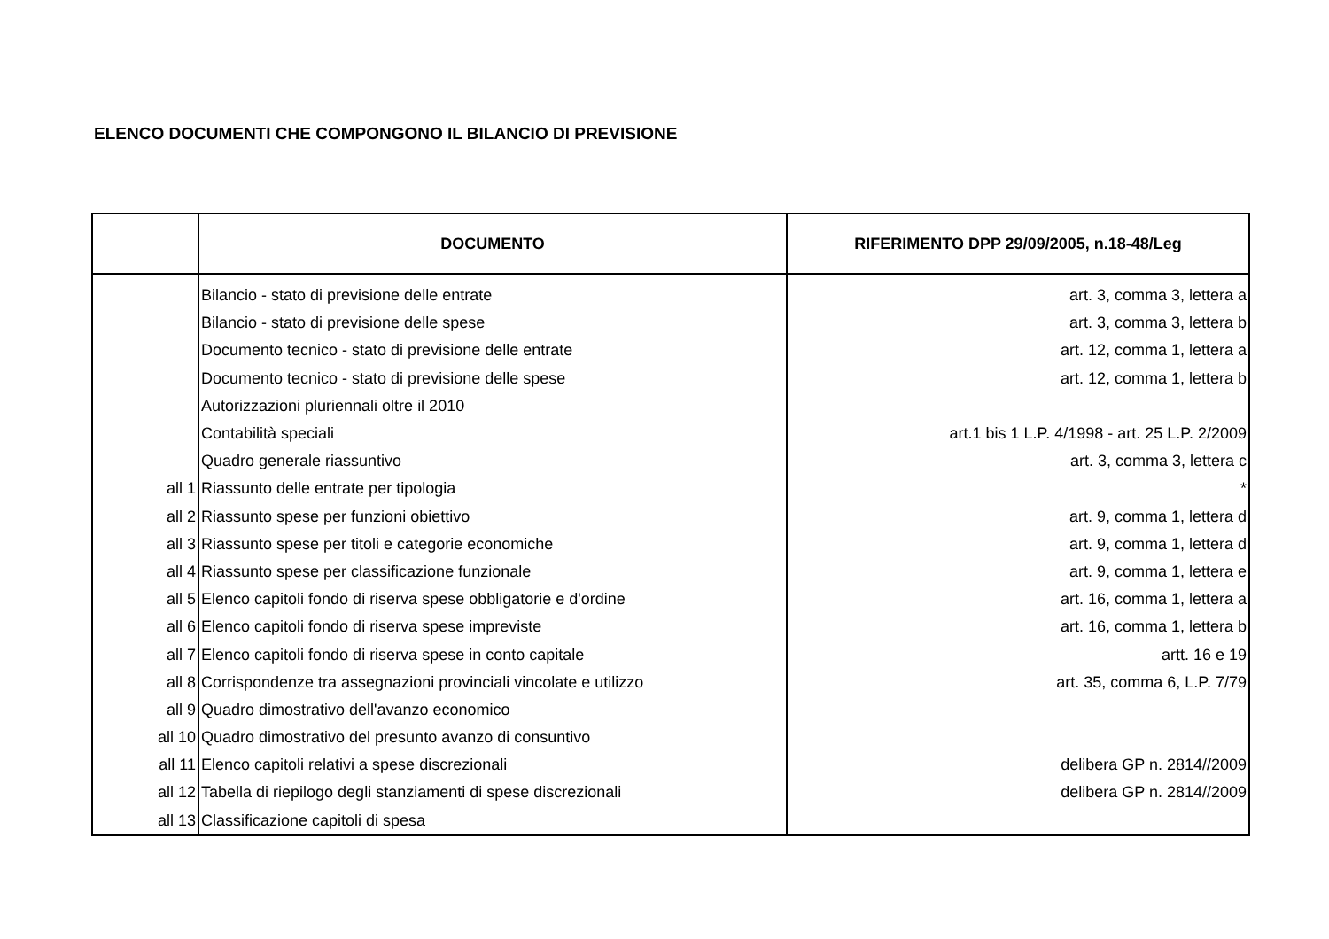ELENCO DOCUMENTI CHE COMPONGONO IL BILANCIO DI PREVISIONE
| | DOCUMENTO | RIFERIMENTO DPP 29/09/2005, n.18-48/Leg |
| --- | --- | --- |
| | Bilancio - stato di previsione delle entrate | art. 3, comma 3, lettera a |
| | Bilancio - stato di previsione delle spese | art. 3, comma 3, lettera b |
| | Documento tecnico - stato di previsione delle entrate | art. 12, comma 1, lettera a |
| | Documento tecnico - stato di previsione delle spese | art. 12, comma 1, lettera b |
| | Autorizzazioni pluriennali oltre il 2010 | |
| | Contabilità speciali | art.1 bis 1 L.P. 4/1998 - art. 25 L.P. 2/2009 |
| | Quadro generale riassuntivo | art. 3, comma 3, lettera c |
| all 1 | Riassunto delle entrate per tipologia | * |
| all 2 | Riassunto spese per funzioni obiettivo | art. 9, comma 1, lettera d |
| all 3 | Riassunto spese per titoli e categorie economiche | art. 9, comma 1, lettera d |
| all 4 | Riassunto spese per classificazione funzionale | art. 9, comma 1, lettera e |
| all 5 | Elenco capitoli fondo di riserva spese obbligatorie e d'ordine | art. 16, comma 1, lettera a |
| all 6 | Elenco capitoli fondo di riserva spese impreviste | art. 16, comma 1, lettera b |
| all 7 | Elenco capitoli fondo di riserva spese in conto capitale | artt. 16 e 19 |
| all 8 | Corrispondenze tra assegnazioni provinciali vincolate e utilizzo | art. 35, comma 6, L.P. 7/79 |
| all 9 | Quadro dimostrativo dell'avanzo economico | |
| all 10 | Quadro dimostrativo del presunto avanzo di consuntivo | |
| all 11 | Elenco capitoli relativi a spese discrezionali | delibera GP n. 2814//2009 |
| all 12 | Tabella di riepilogo degli stanziamenti di spese discrezionali | delibera GP n. 2814//2009 |
| all 13 | Classificazione capitoli di spesa | |